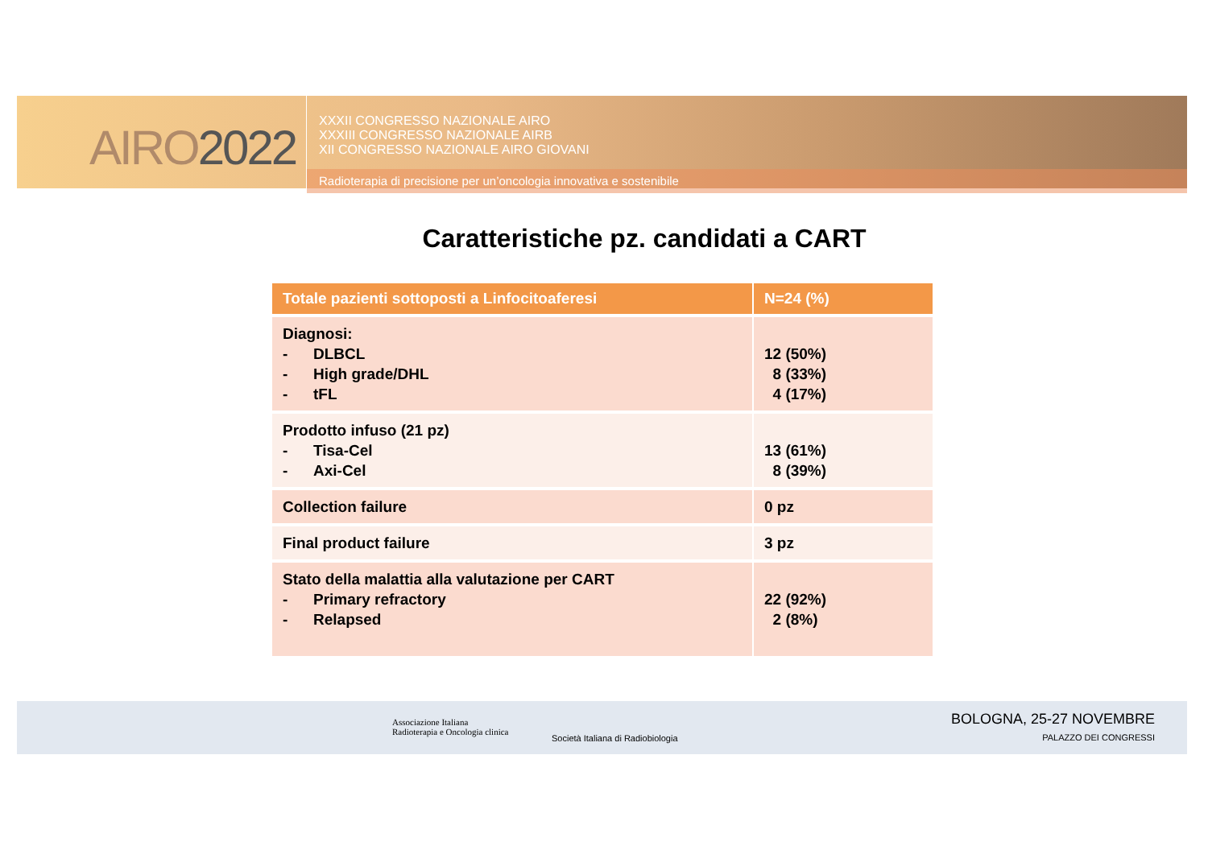AIRO2022
XXXII CONGRESSO NAZIONALE AIRO
XXXIII CONGRESSO NAZIONALE AIRB
XII CONGRESSO NAZIONALE AIRO GIOVANI
Radioterapia di precisione per un’oncologia innovativa e sostenibile
Caratteristiche pz. candidati a CART
| Totale pazienti sottoposti a Linfocitoaferesi | N=24 (%) |
| --- | --- |
| Diagnosi: - DLBCL - High grade/DHL - tFL | 12 (50%) 8 (33%) 4 (17%) |
| Prodotto infuso (21 pz) - Tisa-Cel - Axi-Cel | 13 (61%) 8 (39%) |
| Collection failure | 0 pz |
| Final product failure | 3 pz |
| Stato della malattia alla valutazione per CART - Primary refractory - Relapsed | 22 (92%) 2 (8%) |
Associazione Italiana
Radioterapia e Oncologia clinica
Società Italiana di Radiobiologia
BOLOGNA, 25-27 NOVEMBRE
PALAZZO DEI CONGRESSI